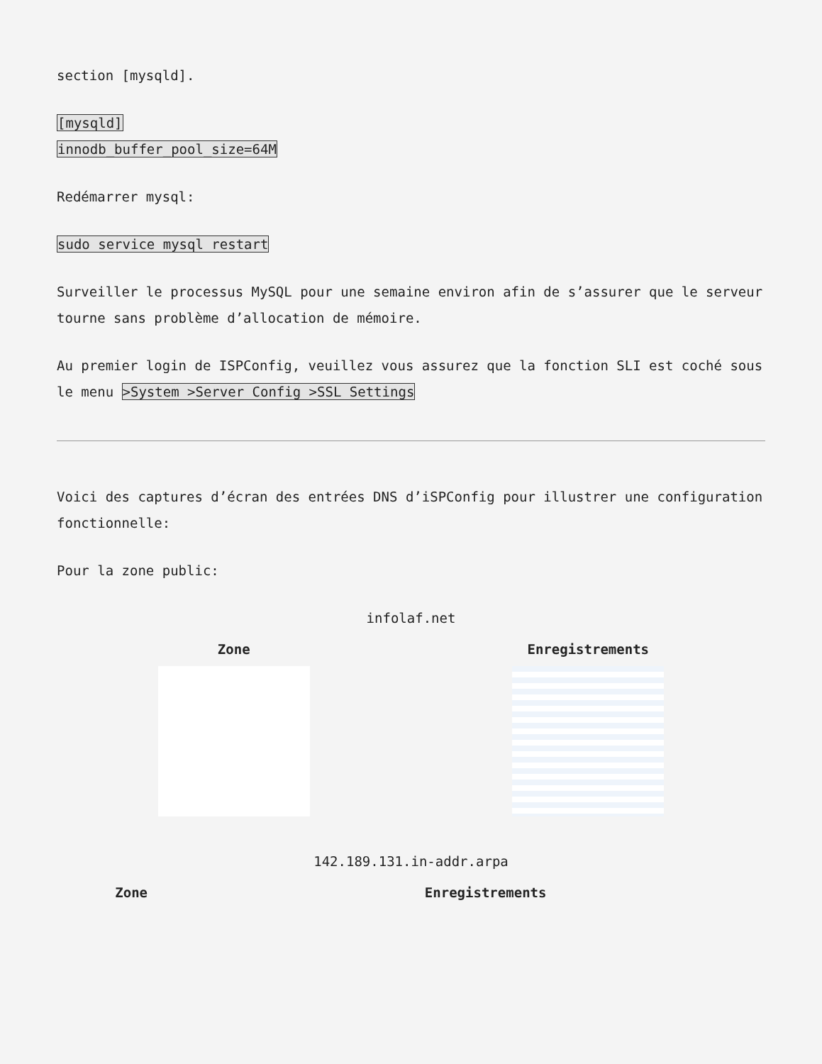section [mysqld].
[mysqld]
innodb_buffer_pool_size=64M
Redémarrer mysql:
sudo service mysql restart
Surveiller le processus MySQL pour une semaine environ afin de s’assurer que le serveur tourne sans problème d’allocation de mémoire.
Au premier login de ISPConfig, veuillez vous assurez que la fonction SLI est coché sous le menu >System >Server Config >SSL Settings
Voici des captures d’écran des entrées DNS d’iSPConfig pour illustrer une configuration fonctionnelle:
Pour la zone public:
infolaf.net
| Zone | Enregistrements |
| --- | --- |
142.189.131.in-addr.arpa
| Zone | Enregistrements |
| --- | --- |